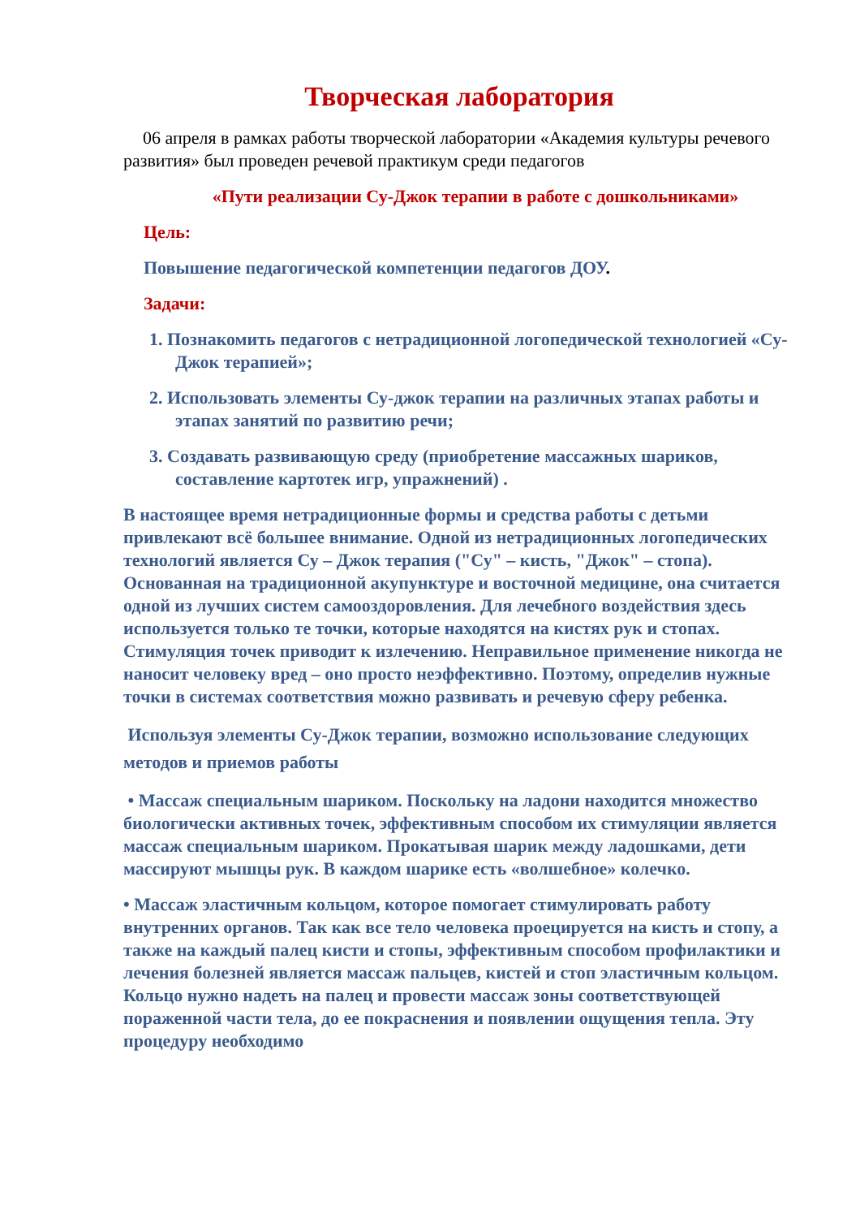Творческая лаборатория
06 апреля в рамках работы творческой лаборатории «Академия культуры речевого развития» был проведен речевой практикум среди педагогов
«Пути реализации Су-Джок терапии в работе с дошкольниками»
Цель:
Повышение педагогической компетенции педагогов ДОУ.
Задачи:
1. Познакомить педагогов с нетрадиционной логопедической технологией «Су-Джок терапией»;
2. Использовать элементы Су-джок терапии на различных этапах работы и этапах занятий по развитию речи;
3. Создавать развивающую среду (приобретение массажных шариков, составление картотек игр, упражнений) .
В настоящее время нетрадиционные формы и средства работы с детьми привлекают всё большее внимание. Одной из нетрадиционных логопедических технологий является Су – Джок терапия ("Су" – кисть, "Джок" – стопа). Основанная на традиционной акупунктуре и восточной медицине, она считается одной из лучших систем самооздоровления. Для лечебного воздействия здесь используется только те точки, которые находятся на кистях рук и стопах. Стимуляция точек приводит к излечению. Неправильное применение никогда не наносит человеку вред – оно просто неэффективно. Поэтому, определив нужные точки в системах соответствия можно развивать и речевую сферу ребенка.
Используя элементы Су-Джок терапии, возможно использование следующих методов и приемов работы
• Массаж специальным шариком. Поскольку на ладони находится множество биологически активных точек, эффективным способом их стимуляции является массаж специальным шариком. Прокатывая шарик между ладошками, дети массируют мышцы рук. В каждом шарике есть «волшебное» колечко.
• Массаж эластичным кольцом, которое помогает стимулировать работу внутренних органов. Так как все тело человека проецируется на кисть и стопу, а также на каждый палец кисти и стопы, эффективным способом профилактики и лечения болезней является массаж пальцев, кистей и стоп эластичным кольцом. Кольцо нужно надеть на палец и провести массаж зоны соответствующей пораженной части тела, до ее покраснения и появлении ощущения тепла. Эту процедуру необходимо